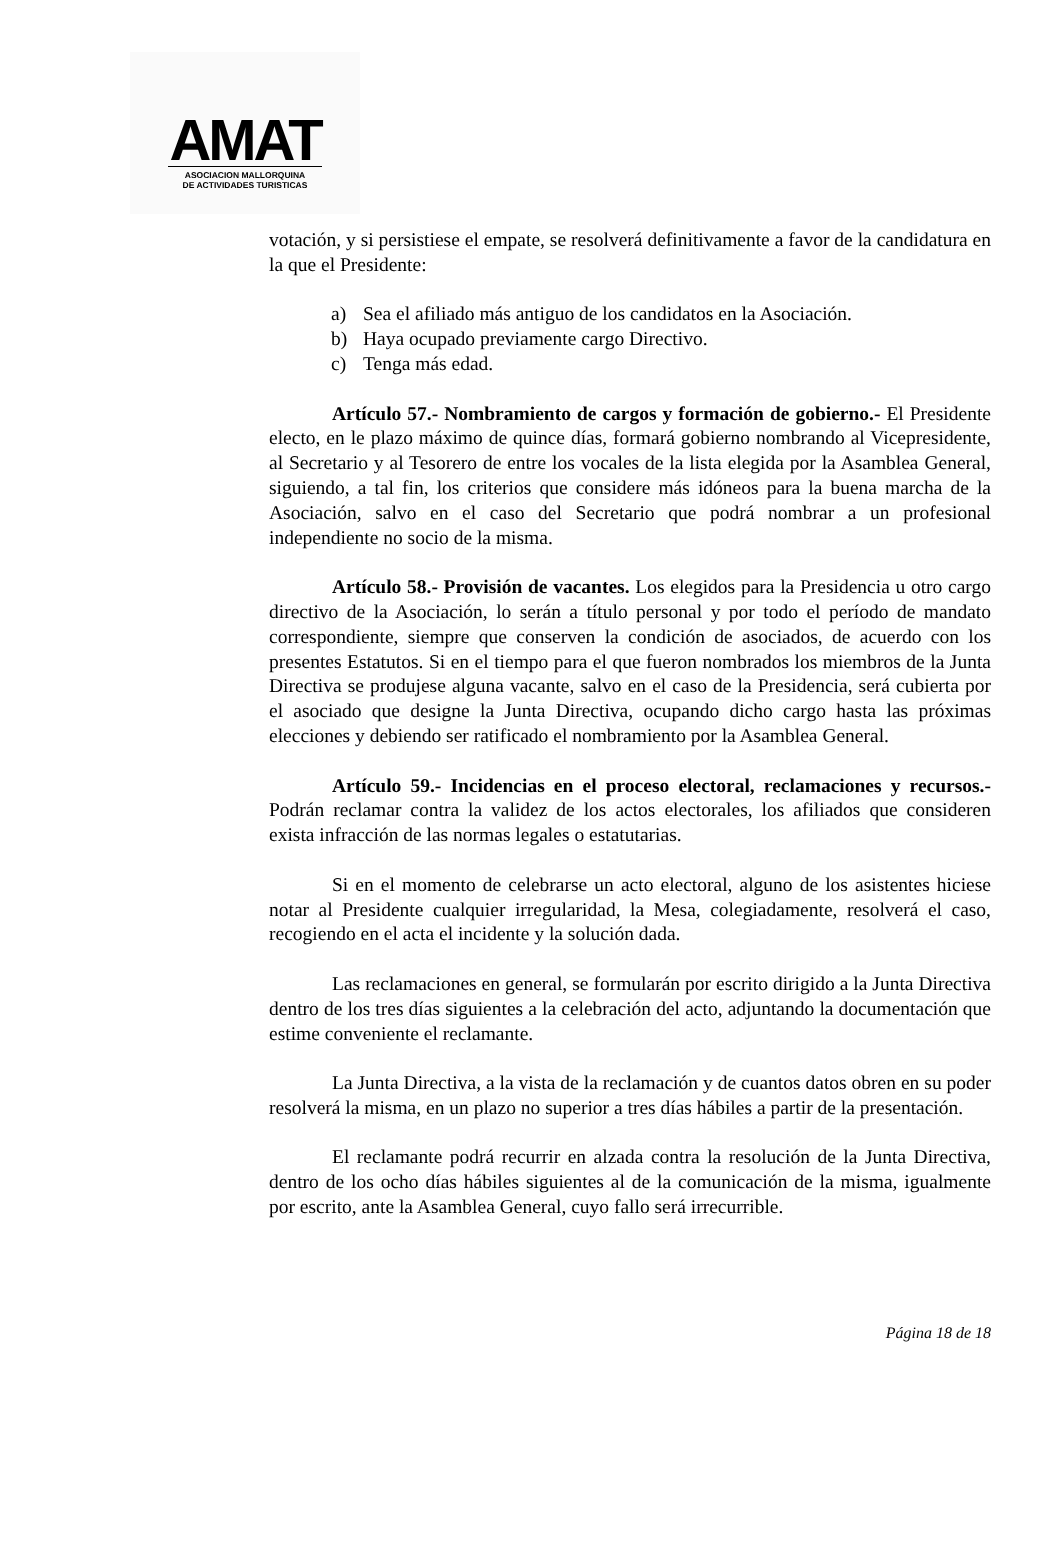AMAT
ASOCIACION MALLORQUINA
DE ACTIVIDADES TURISTICAS
votación, y si persistiese el empate, se resolverá definitivamente a favor de la candidatura en la que el Presidente:
a) Sea el afiliado más antiguo de los candidatos en la Asociación.
b) Haya ocupado previamente cargo Directivo.
c) Tenga más edad.
Artículo 57.- Nombramiento de cargos y formación de gobierno.- El Presidente electo, en le plazo máximo de quince días, formará gobierno nombrando al Vicepresidente, al Secretario y al Tesorero de entre los vocales de la lista elegida por la Asamblea General, siguiendo, a tal fin, los criterios que considere más idóneos para la buena marcha de la Asociación, salvo en el caso del Secretario que podrá nombrar a un profesional independiente no socio de la misma.
Artículo 58.- Provisión de vacantes. Los elegidos para la Presidencia u otro cargo directivo de la Asociación, lo serán a título personal y por todo el período de mandato correspondiente, siempre que conserven la condición de asociados, de acuerdo con los presentes Estatutos. Si en el tiempo para el que fueron nombrados los miembros de la Junta Directiva se produjese alguna vacante, salvo en el caso de la Presidencia, será cubierta por el asociado que designe la Junta Directiva, ocupando dicho cargo hasta las próximas elecciones y debiendo ser ratificado el nombramiento por la Asamblea General.
Artículo 59.- Incidencias en el proceso electoral, reclamaciones y recursos.- Podrán reclamar contra la validez de los actos electorales, los afiliados que consideren exista infracción de las normas legales o estatutarias.
Si en el momento de celebrarse un acto electoral, alguno de los asistentes hiciese notar al Presidente cualquier irregularidad, la Mesa, colegiadamente, resolverá el caso, recogiendo en el acta el incidente y la solución dada.
Las reclamaciones en general, se formularán por escrito dirigido a la Junta Directiva dentro de los tres días siguientes a la celebración del acto, adjuntando la documentación que estime conveniente el reclamante.
La Junta Directiva, a la vista de la reclamación y de cuantos datos obren en su poder resolverá la misma, en un plazo no superior a tres días hábiles a partir de la presentación.
El reclamante podrá recurrir en alzada contra la resolución de la Junta Directiva, dentro de los ocho días hábiles siguientes al de la comunicación de la misma, igualmente por escrito, ante la Asamblea General, cuyo fallo será irrecurrible.
Página 18 de 18